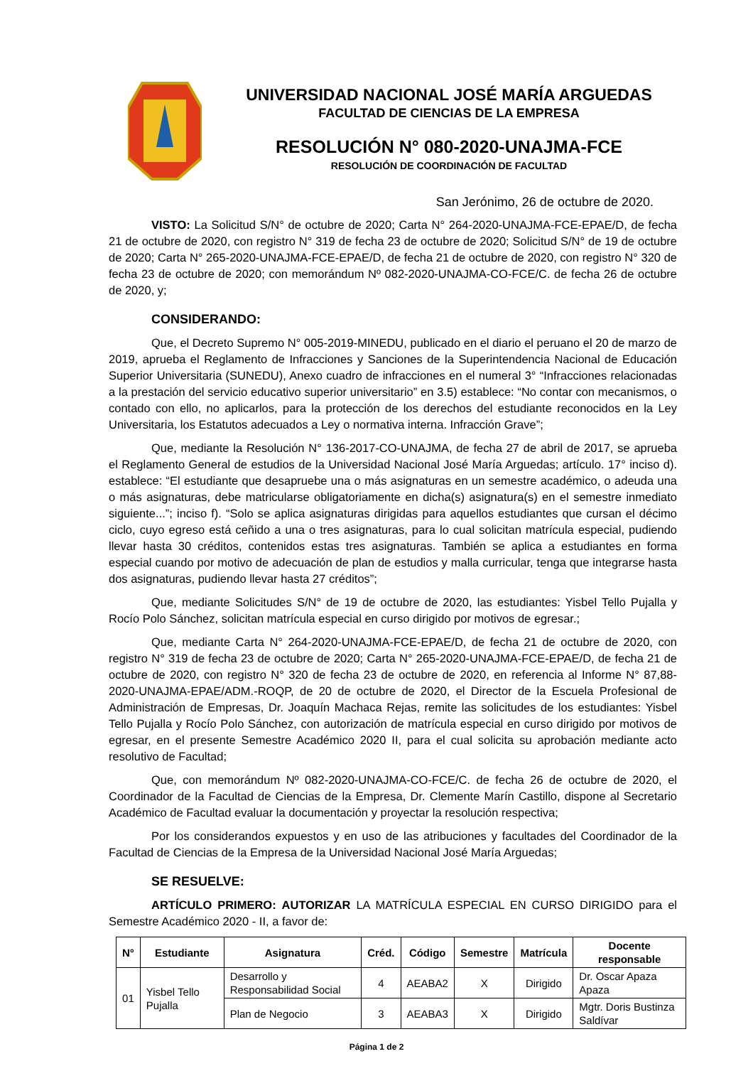UNIVERSIDAD NACIONAL JOSÉ MARÍA ARGUEDAS
FACULTAD DE CIENCIAS DE LA EMPRESA
RESOLUCIÓN N° 080-2020-UNAJMA-FCE
RESOLUCIÓN DE COORDINACIÓN DE FACULTAD
San Jerónimo, 26 de octubre de 2020.
VISTO: La Solicitud S/N° de octubre de 2020; Carta N° 264-2020-UNAJMA-FCE-EPAE/D, de fecha 21 de octubre de 2020, con registro N° 319 de fecha 23 de octubre de 2020; Solicitud S/N° de 19 de octubre de 2020; Carta N° 265-2020-UNAJMA-FCE-EPAE/D, de fecha 21 de octubre de 2020, con registro N° 320 de fecha 23 de octubre de 2020; con memorándum Nº 082-2020-UNAJMA-CO-FCE/C. de fecha 26 de octubre de 2020, y;
CONSIDERANDO:
Que, el Decreto Supremo N° 005-2019-MINEDU, publicado en el diario el peruano el 20 de marzo de 2019, aprueba el Reglamento de Infracciones y Sanciones de la Superintendencia Nacional de Educación Superior Universitaria (SUNEDU), Anexo cuadro de infracciones en el numeral 3° “Infracciones relacionadas a la prestación del servicio educativo superior universitario” en 3.5) establece: “No contar con mecanismos, o contado con ello, no aplicarlos, para la protección de los derechos del estudiante reconocidos en la Ley Universitaria, los Estatutos adecuados a Ley o normativa interna. Infracción Grave”;
Que, mediante la Resolución N° 136-2017-CO-UNAJMA, de fecha 27 de abril de 2017, se aprueba el Reglamento General de estudios de la Universidad Nacional José María Arguedas; artículo. 17° inciso d). establece: “El estudiante que desapruebe una o más asignaturas en un semestre académico, o adeuda una o más asignaturas, debe matricularse obligatoriamente en dicha(s) asignatura(s) en el semestre inmediato siguiente...”; inciso f). “Solo se aplica asignaturas dirigidas para aquellos estudiantes que cursan el décimo ciclo, cuyo egreso está ceñido a una o tres asignaturas, para lo cual solicitan matrícula especial, pudiendo llevar hasta 30 créditos, contenidos estas tres asignaturas. También se aplica a estudiantes en forma especial cuando por motivo de adecuación de plan de estudios y malla curricular, tenga que integrarse hasta dos asignaturas, pudiendo llevar hasta 27 créditos”;
Que, mediante Solicitudes S/N° de 19 de octubre de 2020, las estudiantes: Yisbel Tello Pujalla y Rocío Polo Sánchez, solicitan matrícula especial en curso dirigido por motivos de egresar.;
Que, mediante Carta N° 264-2020-UNAJMA-FCE-EPAE/D, de fecha 21 de octubre de 2020, con registro N° 319 de fecha 23 de octubre de 2020; Carta N° 265-2020-UNAJMA-FCE-EPAE/D, de fecha 21 de octubre de 2020, con registro N° 320 de fecha 23 de octubre de 2020, en referencia al Informe N° 87,88-2020-UNAJMA-EPAE/ADM.-ROQP, de 20 de octubre de 2020, el Director de la Escuela Profesional de Administración de Empresas, Dr. Joaquín Machaca Rejas, remite las solicitudes de los estudiantes: Yisbel Tello Pujalla y Rocío Polo Sánchez, con autorización de matrícula especial en curso dirigido por motivos de egresar, en el presente Semestre Académico 2020 II, para el cual solicita su aprobación mediante acto resolutivo de Facultad;
Que, con memorándum Nº 082-2020-UNAJMA-CO-FCE/C. de fecha 26 de octubre de 2020, el Coordinador de la Facultad de Ciencias de la Empresa, Dr. Clemente Marín Castillo, dispone al Secretario Académico de Facultad evaluar la documentación y proyectar la resolución respectiva;
Por los considerandos expuestos y en uso de las atribuciones y facultades del Coordinador de la Facultad de Ciencias de la Empresa de la Universidad Nacional José María Arguedas;
SE RESUELVE:
ARTÍCULO PRIMERO: AUTORIZAR LA MATRÍCULA ESPECIAL EN CURSO DIRIGIDO para el Semestre Académico 2020 - II, a favor de:
| N° | Estudiante | Asignatura | Créd. | Código | Semestre | Matrícula | Docente responsable |
| --- | --- | --- | --- | --- | --- | --- | --- |
| 01 | Yisbel Tello Pujalla | Desarrollo y Responsabilidad Social | 4 | AEABA2 | X | Dirigido | Dr. Oscar Apaza Apaza |
| | | Plan de Negocio | 3 | AEABA3 | X | Dirigido | Mgtr. Doris Bustinza Saldívar |
Página 1 de 2